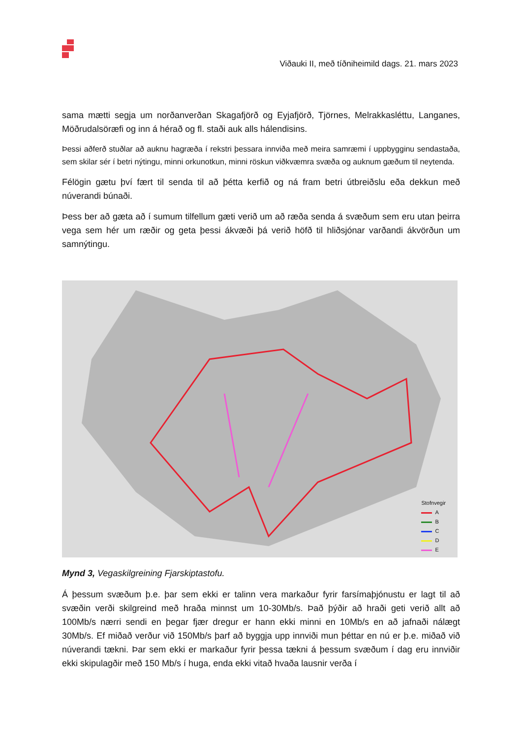Viðauki II, með tíðniheimild dags. 21. mars 2023
sama mætti segja um norðanverðan Skagafjörð og Eyjafjörð, Tjörnes, Melrakkasléttu, Langanes, Möðrudalsöræfi og inn á hérað og fl. staði auk alls hálendisins.
Þessi aðferð stuðlar að auknu hagræða í rekstri þessara innviða með meira samræmi í uppbygginu sendastaða, sem skilar sér í betri nýtingu, minni orkunotkun, minni röskun viðkvæmra svæða og auknum gæðum til neytenda.
Félögin gætu því fært til senda til að þétta kerfið og ná fram betri útbreiðslu eða dekkun með núverandi búnaði.
Þess ber að gæta að í sumum tilfellum gæti verið um að ræða senda á svæðum sem eru utan þeirra vega sem hér um ræðir og geta þessi ákvæði þá verið höfð til hliðsjónar varðandi ákvörðun um samnýtingu.
Stofnvegir
A
B
C
D
E
Mynd 3, Vegaskilgreining Fjarskiptastofu.
Á þessum svæðum þ.e. þar sem ekki er talinn vera markaður fyrir farsímaþjónustu er lagt til að svæðin verði skilgreind með hraða minnst um 10-30Mb/s. Það þýðir að hraði geti verið allt að 100Mb/s nærri sendi en þegar fjær dregur er hann ekki minni en 10Mb/s en að jafnaði nálægt 30Mb/s. Ef miðað verður við 150Mb/s þarf að byggja upp innviði mun þéttar en nú er þ.e. miðað við núverandi tækni. Þar sem ekki er markaður fyrir þessa tækni á þessum svæðum í dag eru innviðir ekki skipulagðir með 150 Mb/s í huga, enda ekki vitað hvaða lausnir verða í